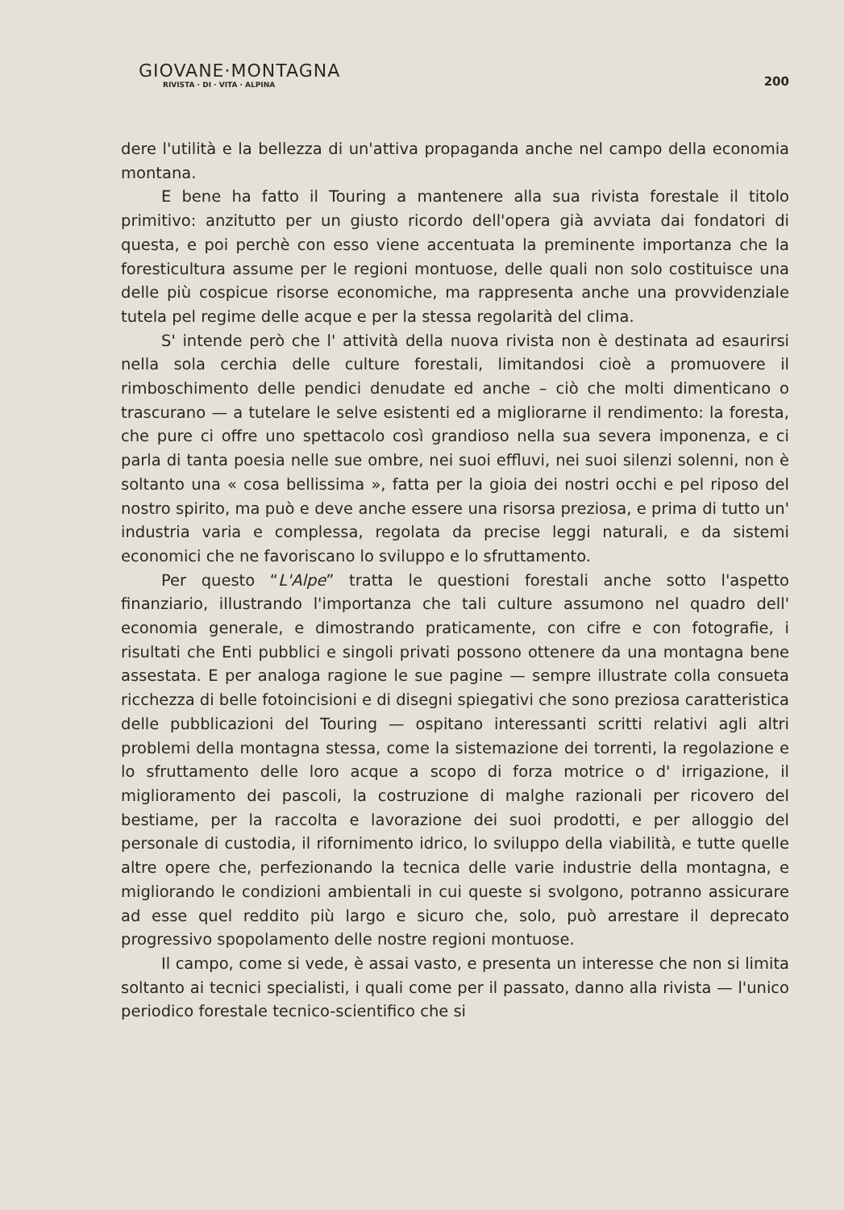GIOVANE·MONTAGNA
RIVISTA · DI · VITA · ALPINA
200
dere l'utilità e la bellezza di un'attiva propaganda anche nel campo della economia montana.
E bene ha fatto il Touring a mantenere alla sua rivista forestale il titolo primitivo: anzitutto per un giusto ricordo dell'opera già avviata dai fondatori di questa, e poi perchè con esso viene accentuata la preminente importanza che la foresticultura assume per le regioni montuose, delle quali non solo costituisce una delle più cospicue risorse economiche, ma rappresenta anche una provvidenziale tutela pel regime delle acque e per la stessa regolarità del clima.
S' intende però che l' attività della nuova rivista non è destinata ad esaurirsi nella sola cerchia delle culture forestali, limitandosi cioè a promuovere il rimboschimento delle pendici denudate ed anche – ciò che molti dimenticano o trascurano — a tutelare le selve esistenti ed a migliorarne il rendimento: la foresta, che pure ci offre uno spettacolo così grandioso nella sua severa imponenza, e ci parla di tanta poesia nelle sue ombre, nei suoi effluvi, nei suoi silenzi solenni, non è soltanto una « cosa bellissima », fatta per la gioia dei nostri occhi e pel riposo del nostro spirito, ma può e deve anche essere una risorsa preziosa, e prima di tutto un' industria varia e complessa, regolata da precise leggi naturali, e da sistemi economici che ne favoriscano lo sviluppo e lo sfruttamento.
Per questo “L'Alpe” tratta le questioni forestali anche sotto l'aspetto finanziario, illustrando l'importanza che tali culture assumono nel quadro dell' economia generale, e dimostrando praticamente, con cifre e con fotografie, i risultati che Enti pubblici e singoli privati possono ottenere da una montagna bene assestata. E per analoga ragione le sue pagine — sempre illustrate colla consueta ricchezza di belle fotoincisioni e di disegni spiegativi che sono preziosa caratteristica delle pubblicazioni del Touring — ospitano interessanti scritti relativi agli altri problemi della montagna stessa, come la sistemazione dei torrenti, la regolazione e lo sfruttamento delle loro acque a scopo di forza motrice o d' irrigazione, il miglioramento dei pascoli, la costruzione di malghe razionali per ricovero del bestiame, per la raccolta e lavorazione dei suoi prodotti, e per alloggio del personale di custodia, il rifornimento idrico, lo sviluppo della viabilità, e tutte quelle altre opere che, perfezionando la tecnica delle varie industrie della montagna, e migliorando le condizioni ambientali in cui queste si svolgono, potranno assicurare ad esse quel reddito più largo e sicuro che, solo, può arrestare il deprecato progressivo spopolamento delle nostre regioni montuose.
Il campo, come si vede, è assai vasto, e presenta un interesse che non si limita soltanto ai tecnici specialisti, i quali come per il passato, danno alla rivista — l'unico periodico forestale tecnico-scientifico che si